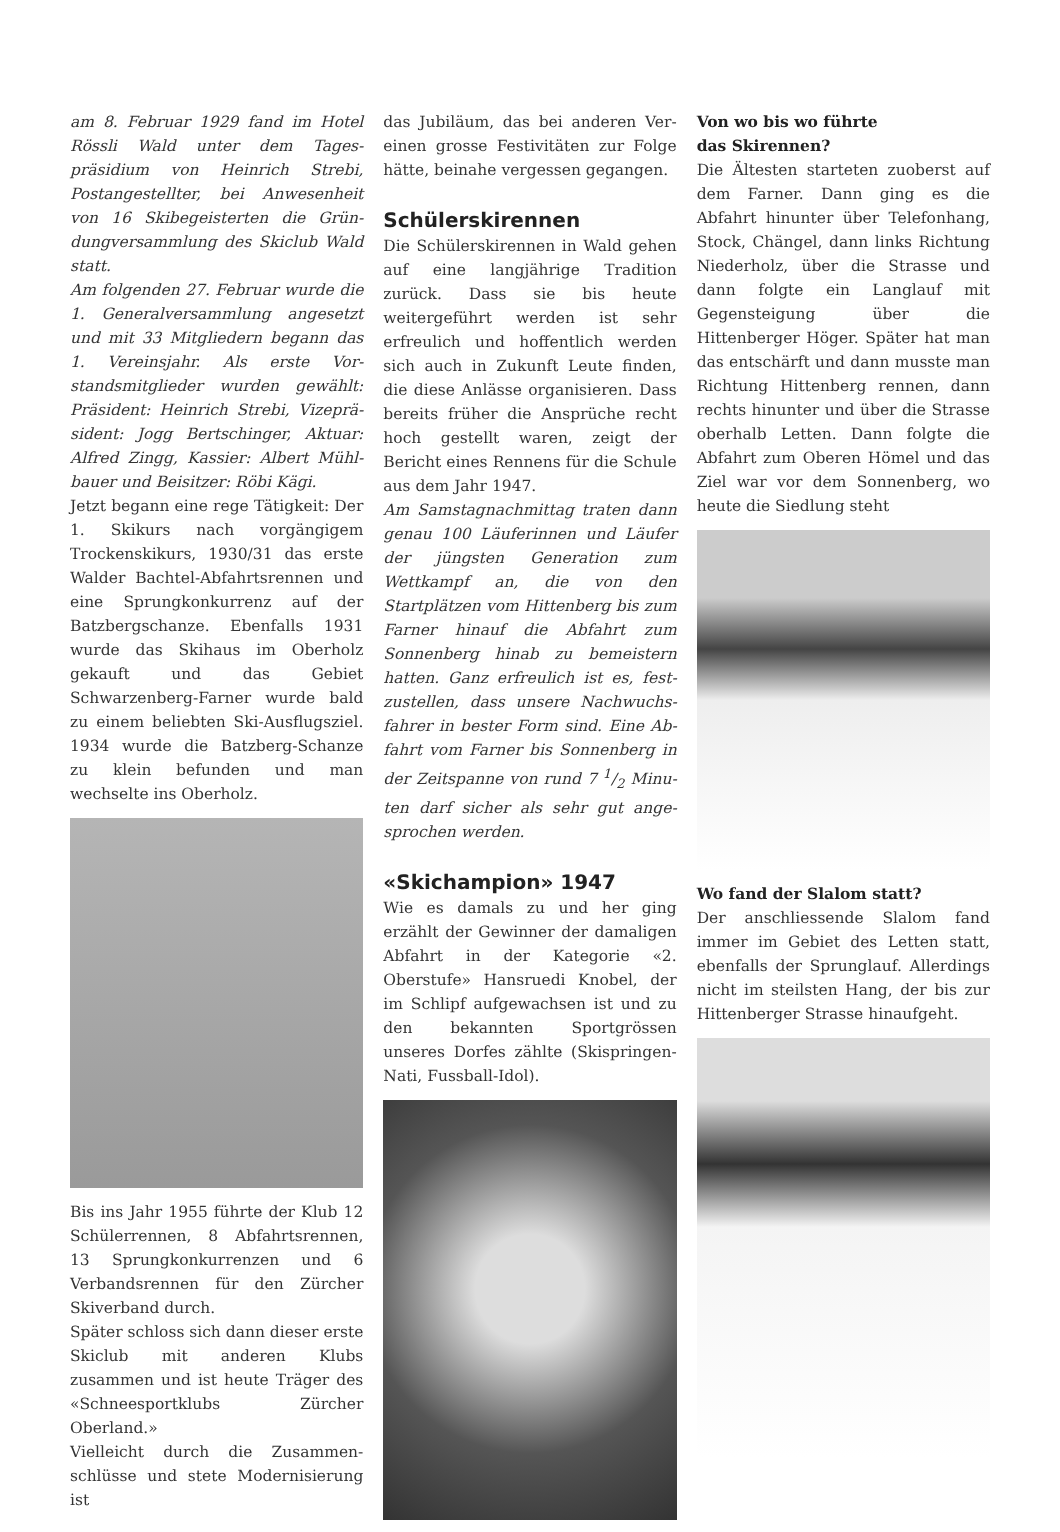am 8. Februar 1929 fand im Hotel Rössli Wald unter dem Tages­präsidium von Heinrich Strebi, Postangestellter, bei Anwesenheit von 16 Skibegeisterten die Grün­dungversammlung des Skiclub Wald statt.
Am folgenden 27. Februar wurde die 1. Generalversammlung ange­setzt und mit 33 Mitgliedern begann das 1. Vereinsjahr. Als erste Vor­standsmitglieder wurden gewählt: Präsident: Heinrich Strebi, Vizeprä­sident: Jogg Bertschinger, Aktuar: Alfred Zingg, Kassier: Albert Mühl­bauer und Beisitzer: Röbi Kägi.
Jetzt begann eine rege Tätigkeit: Der 1. Skikurs nach vorgängigem Trocken­skikurs, 1930/31 das erste Walder Bachtel-Abfahrtsrennen und eine Sprungkonkurrenz auf der Batzberg­schanze. Ebenfalls 1931 wurde das Skihaus im Oberholz gekauft und das Gebiet Schwarzenberg-Farner wurde bald zu einem beliebten Ski-Ausflugs­ziel. 1934 wurde die Batzberg-Schanze zu klein befunden und man wechselte ins Oberholz.
Bis ins Jahr 1955 führte der Klub 12 Schülerrennen, 8 Abfahrtsrennen, 13 Sprungkonkurrenzen und 6 Verbands­rennen für den Zürcher Skiverband durch.
Später schloss sich dann dieser erste Skiclub mit anderen Klubs zusammen und ist heute Träger des «Schnee­sportklubs Zürcher Oberland.»
Vielleicht durch die Zusammen­schlüsse und stete Modernisierung ist
das Jubiläum, das bei anderen Ver­einen grosse Festivitäten zur Folge hätte, beinahe vergessen gegangen.
Schülerskirennen
Die Schülerskirennen in Wald gehen auf eine langjährige Tradition zurück. Dass sie bis heute weitergeführt wer­den ist sehr erfreulich und hoffentlich werden sich auch in Zukunft Leute finden, die diese Anlässe organisieren. Dass bereits früher die Ansprüche recht hoch gestellt waren, zeigt der Bericht eines Rennens für die Schule aus dem Jahr 1947.
Am Samstagnachmittag traten dann genau 100 Läuferinnen und Läufer der jüngsten Generation zum Wettkampf an, die von den Startplätzen vom Hittenberg bis zum Farner hinauf die Abfahrt zum Sonnenberg hinab zu bemeistern hatten. Ganz erfreulich ist es, fest­zustellen, dass unsere Nachwuchs­fahrer in bester Form sind. Eine Ab­fahrt vom Farner bis Sonnenberg in der Zeitspanne von rund 7 1/2 Minu­ten darf sicher als sehr gut ange­sprochen werden.
«Skichampion» 1947
Wie es damals zu und her ging erzählt der Gewinner der damaligen Abfahrt in der Kategorie «2. Oberstufe» Hans­ruedi Knobel, der im Schlipf auf­gewachsen ist und zu den bekannten Sportgrössen unseres Dorfes zählte (Skispringen-Nati, Fussball-Idol).
Von wo bis wo führte
das Skirennen?
Die Ältesten starteten zuoberst auf dem Farner. Dann ging es die Abfahrt hinunter über Telefonhang, Stock, Chängel, dann links Richtung Nieder­holz, über die Strasse und dann folgte ein Langlauf mit Gegensteigung über die Hittenberger Höger. Später hat man das entschärft und dann musste man Richtung Hittenberg rennen, dann rechts hinunter und über die Strasse oberhalb Letten. Dann folgte die Abfahrt zum Oberen Hömel und das Ziel war vor dem Sonnenberg, wo heute die Siedlung steht
Wo fand der Slalom statt?
Der anschliessende Slalom fand immer im Gebiet des Letten statt, ebenfalls der Sprunglauf. Allerdings nicht im steilsten Hang, der bis zur Hittenber­ger Strasse hinaufgeht.